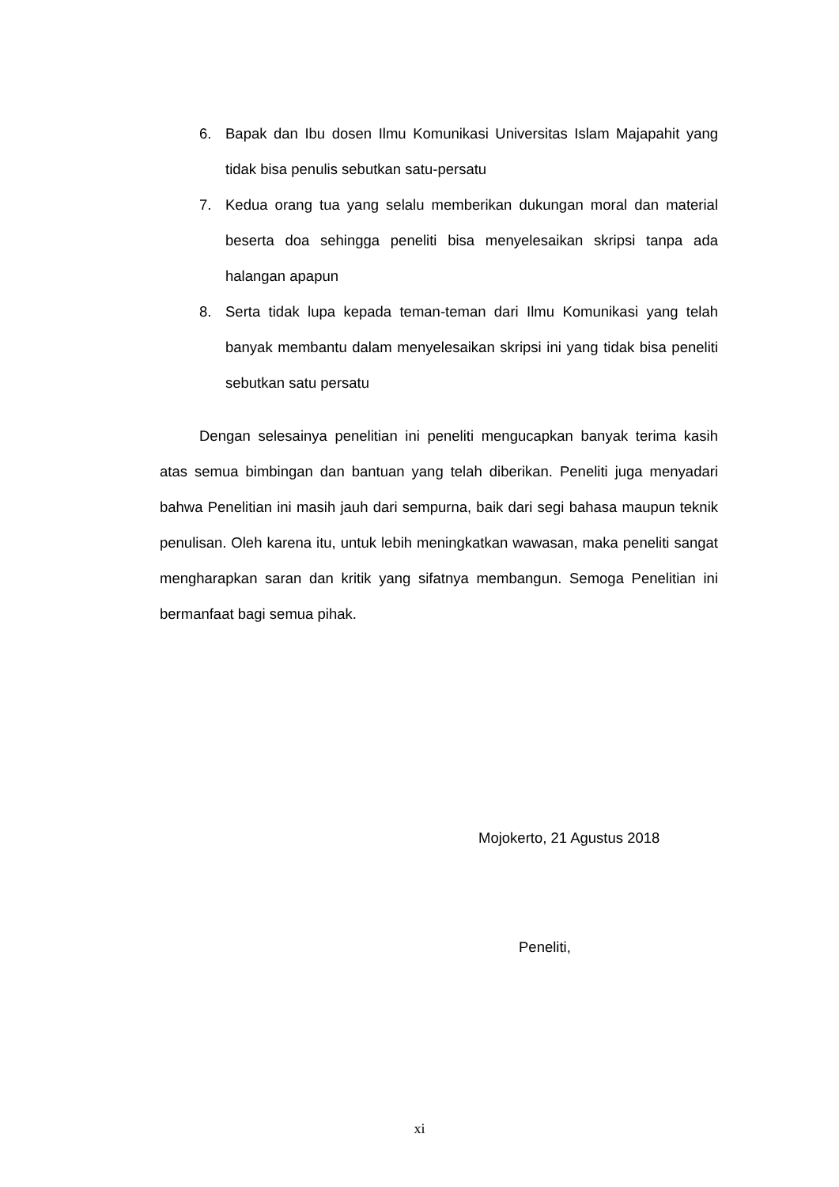6. Bapak dan Ibu dosen Ilmu Komunikasi Universitas Islam Majapahit yang tidak bisa penulis sebutkan satu-persatu
7. Kedua orang tua yang selalu memberikan dukungan moral dan material beserta doa sehingga peneliti bisa menyelesaikan skripsi tanpa ada halangan apapun
8. Serta tidak lupa kepada teman-teman dari Ilmu Komunikasi yang telah banyak membantu dalam menyelesaikan skripsi ini yang tidak bisa peneliti sebutkan satu persatu
Dengan selesainya penelitian ini peneliti mengucapkan banyak terima kasih atas semua bimbingan dan bantuan yang telah diberikan. Peneliti juga menyadari bahwa Penelitian ini masih jauh dari sempurna, baik dari segi bahasa maupun teknik penulisan. Oleh karena itu, untuk lebih meningkatkan wawasan, maka peneliti sangat mengharapkan saran dan kritik yang sifatnya membangun. Semoga Penelitian ini bermanfaat bagi semua pihak.
Mojokerto, 21 Agustus 2018
Peneliti,
xi